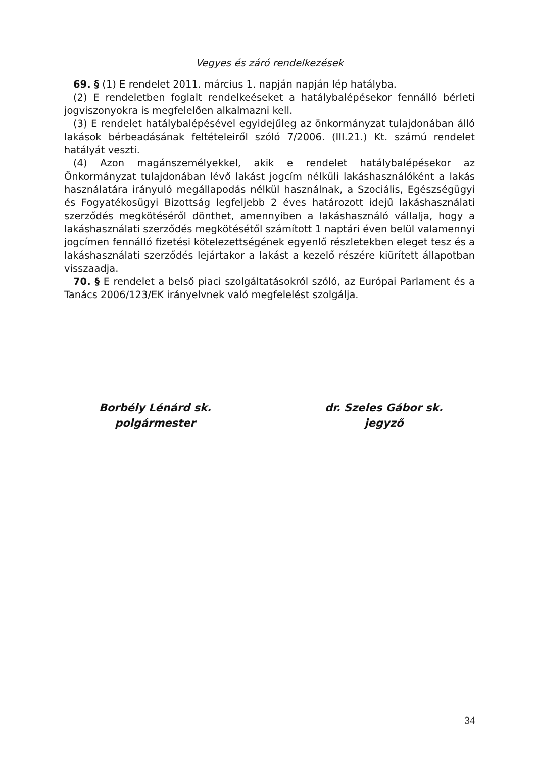Vegyes és záró rendelkezések
69. § (1) E rendelet 2011. március 1. napján napján lép hatályba.
(2) E rendeletben foglalt rendelkeéseket a hatálybalépésekor fennálló bérleti jogviszonyokra is megfelelően alkalmazni kell.
(3) E rendelet hatálybalépésével egyidejűleg az önkormányzat tulajdonában álló lakások bérbeadásának feltételeiről szóló 7/2006. (III.21.) Kt. számú rendelet hatályát veszti.
(4) Azon magánszemélyekkel, akik e rendelet hatálybalépésekor az Önkormányzat tulajdonában lévő lakást jogcím nélküli lakáshasználóként a lakás használatára irányuló megállapodás nélkül használnak, a Szociális, Egészségügyi és Fogyatékosügyi Bizottság legfeljebb 2 éves határozott idejű lakáshasználati szerződés megkötéséről dönthet, amennyiben a lakáshasználó vállalja, hogy a lakáshasználati szerződés megkötésétől számított 1 naptári éven belül valamennyi jogcímen fennálló fizetési kötelezettségének egyenlő részletekben eleget tesz és a lakáshasználati szerződés lejártakor a lakást a kezelő részére kiürített állapotban visszaadja.
70. § E rendelet a belső piaci szolgáltatásokról szóló, az Európai Parlament és a Tanács 2006/123/EK irányelvnek való megfelelést szolgálja.
Borbély Lénárd sk.
polgármester
dr. Szeles Gábor sk.
jegyző
34